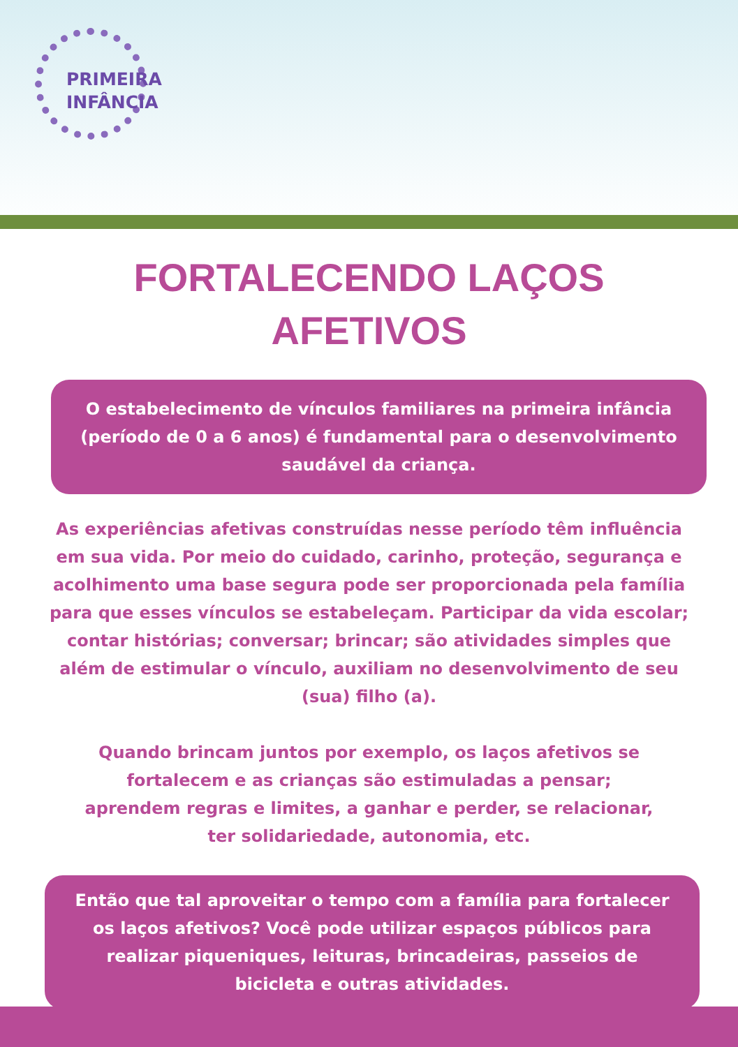PRIMEIRA
INFÂNCIA
FORTALECENDO LAÇOS
AFETIVOS
O estabelecimento de vínculos familiares na primeira infância (período de 0 a 6 anos) é fundamental para o desenvolvimento saudável da criança.
As experiências afetivas construídas nesse período têm influência em sua vida. Por meio do cuidado, carinho, proteção, segurança e acolhimento uma base segura pode ser proporcionada pela família para que esses vínculos se estabeleçam. Participar da vida escolar; contar histórias; conversar; brincar; são atividades simples que além de estimular o vínculo, auxiliam no desenvolvimento de seu (sua) filho (a).
Quando brincam juntos por exemplo, os laços afetivos se fortalecem e as crianças são estimuladas a pensar; aprendem regras e limites, a ganhar e perder, se relacionar, ter solidariedade, autonomia, etc.
Então que tal aproveitar o tempo com a família para fortalecer os laços afetivos? Você pode utilizar espaços públicos para realizar piqueniques, leituras, brincadeiras, passeios de bicicleta e outras atividades.